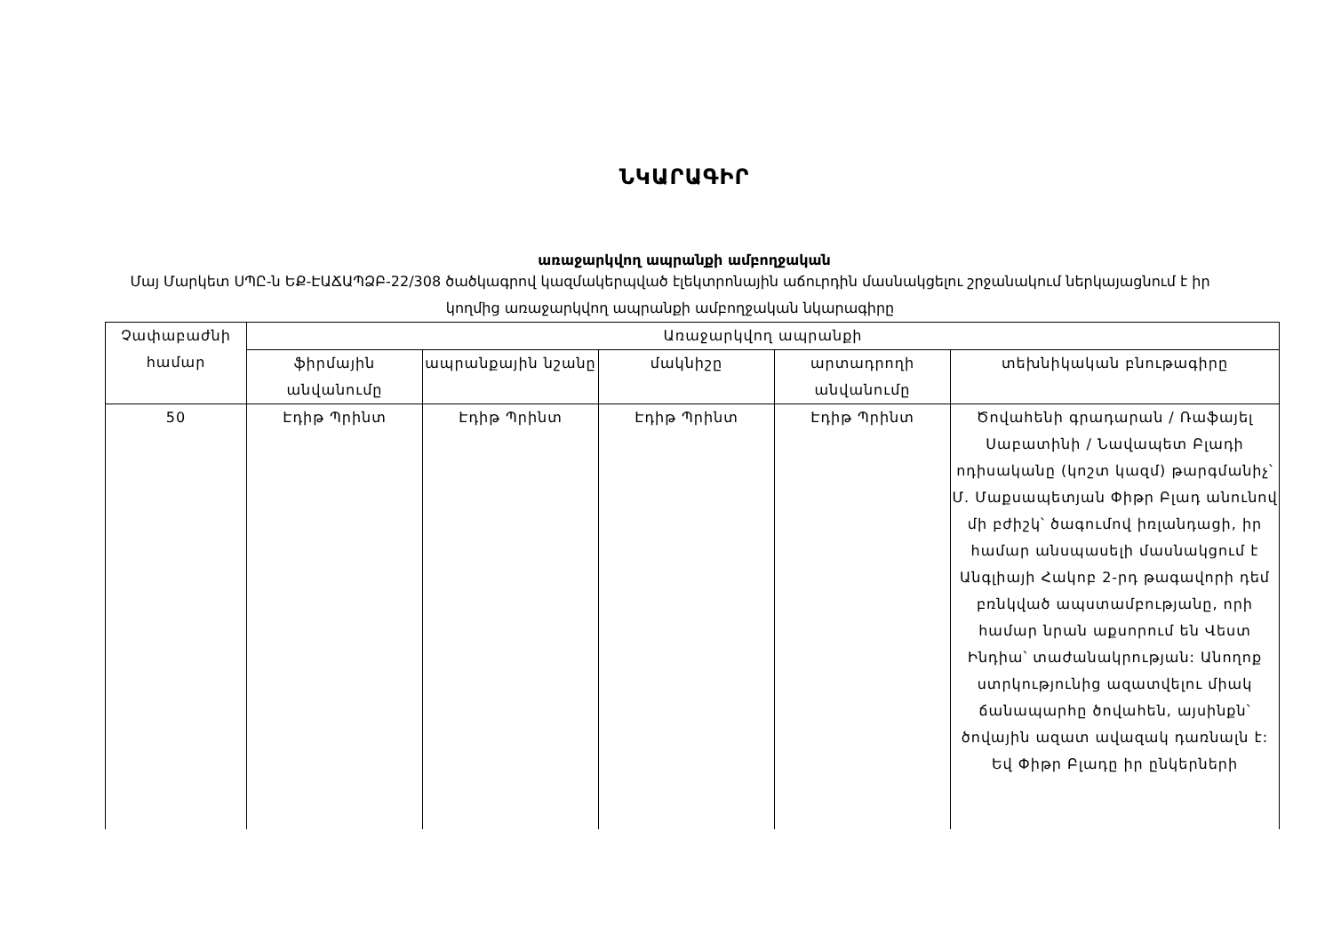ՆԿԱՐԱԳԻՐ
առաջարկվող ապրանքի ամբողջական
Մայ Մարկետ ՍՊԸ-ն ԵՔ-ԷԱՃԱՊՁԲ-22/308 ծածկագրով կազմակերպված էլեկտրոնային աճուրդին մասնակցելու շրջանակում ներկայացնում է իր կողմից առաջարկվող ապրանքի ամբողջական նկարագիրը
| Չափաբաժնի համար | Առաջարկվող ապրանքի | | | | |
| --- | --- | --- | --- | --- | --- |
| | ֆիրմային անվանումը | ապրանքային նշանը | մակնիշը | արտադրողի անվանումը | տեխնիկական բնութագիրը |
| 50 | Էդիթ Պրինտ | Էդիթ Պրինտ | Էդիթ Պրինտ | Էդիթ Պրինտ | Ծովահենի գրադարան / Ռաֆայել Սաբատինի / Նավապետ Բլադի ոդիսականը (կոշտ կազմ) թարգմանիչ՝ Մ. Մաքսապետյան Փիթր Բլադ անունով մի բժիշկ՝ ծագումով իռլանդացի, իր համար անսպասելի մասնակցում է Անգլիայի Հակոբ 2-րդ թագավորի դեմ բռնկված ապստամբությանը, որի համար նրան աքսորում են Վեստ Ինդիա՝ տաժանակրության: Անողոք ստրկությունից ազատվելու միակ ճանապարհը ծովահեն, այսինքն՝ ծովային ազատ ավազակ դառնալն է: Եվ Փիթր Բլադը իր ընկերների |